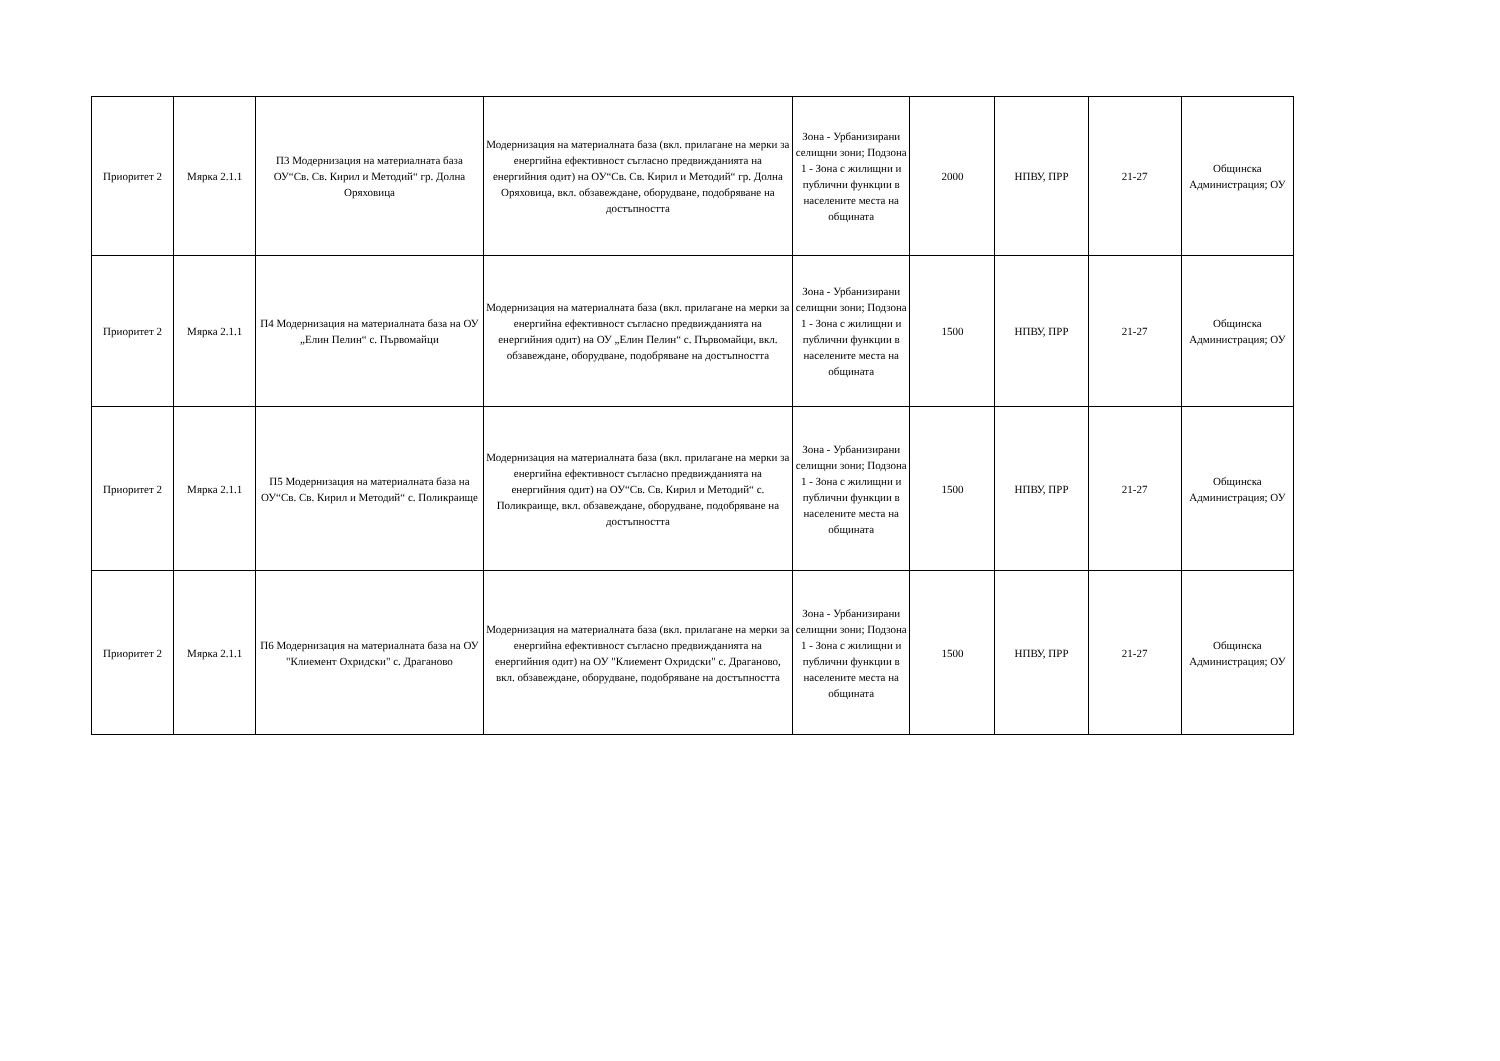| Приоритет 2 | Мярка 2.1.1 | П3 Модернизация на материалната база ОУ“Св. Св. Кирил и Методий“ гр. Долна Оряховица | Модернизация на материалната база (вкл. прилагане на мерки за енергийна ефективност съгласно предвижданията на енергийния одит) на ОУ“Св. Св. Кирил и Методий“ гр. Долна Оряховица, вкл. обзавеждане, оборудване, подобряване на достъпността | Зона - Урбанизирани селищни зони; Подзона 1 - Зона с жилищни и публични функции в населените места на общината | 2000 | НПВУ, ПРР | 21-27 | Общинска Администрация; ОУ |
| Приоритет 2 | Мярка 2.1.1 | П4 Модернизация на материалната база на ОУ „Елин Пелин“ с. Първомайци | Модернизация на материалната база (вкл. прилагане на мерки за енергийна ефективност съгласно предвижданията на енергийния одит) на ОУ „Елин Пелин“ с. Първомайци, вкл. обзавеждане, оборудване, подобряване на достъпността | Зона - Урбанизирани селищни зони; Подзона 1 - Зона с жилищни и публични функции в населените места на общината | 1500 | НПВУ, ПРР | 21-27 | Общинска Администрация; ОУ |
| Приоритет 2 | Мярка 2.1.1 | П5 Модернизация на материалната база на ОУ“Св. Св. Кирил и Методий“ с. Поликраище | Модернизация на материалната база (вкл. прилагане на мерки за енергийна ефективност съгласно предвижданията на енергийния одит) на ОУ“Св. Св. Кирил и Методий“ с. Поликраище, вкл. обзавеждане, оборудване, подобряване на достъпността | Зона - Урбанизирани селищни зони; Подзона 1 - Зона с жилищни и публични функции в населените места на общината | 1500 | НПВУ, ПРР | 21-27 | Общинска Администрация; ОУ |
| Приоритет 2 | Мярка 2.1.1 | П6 Модернизация на материалната база на ОУ "Клиемент Охридски" с. Драганово | Модернизация на материалната база (вкл. прилагане на мерки за енергийна ефективност съгласно предвижданията на енергийния одит) на ОУ "Клиемент Охридски" с. Драганово, вкл. обзавеждане, оборудване, подобряване на достъпността | Зона - Урбанизирани селищни зони; Подзона 1 - Зона с жилищни и публични функции в населените места на общината | 1500 | НПВУ, ПРР | 21-27 | Общинска Администрация; ОУ |